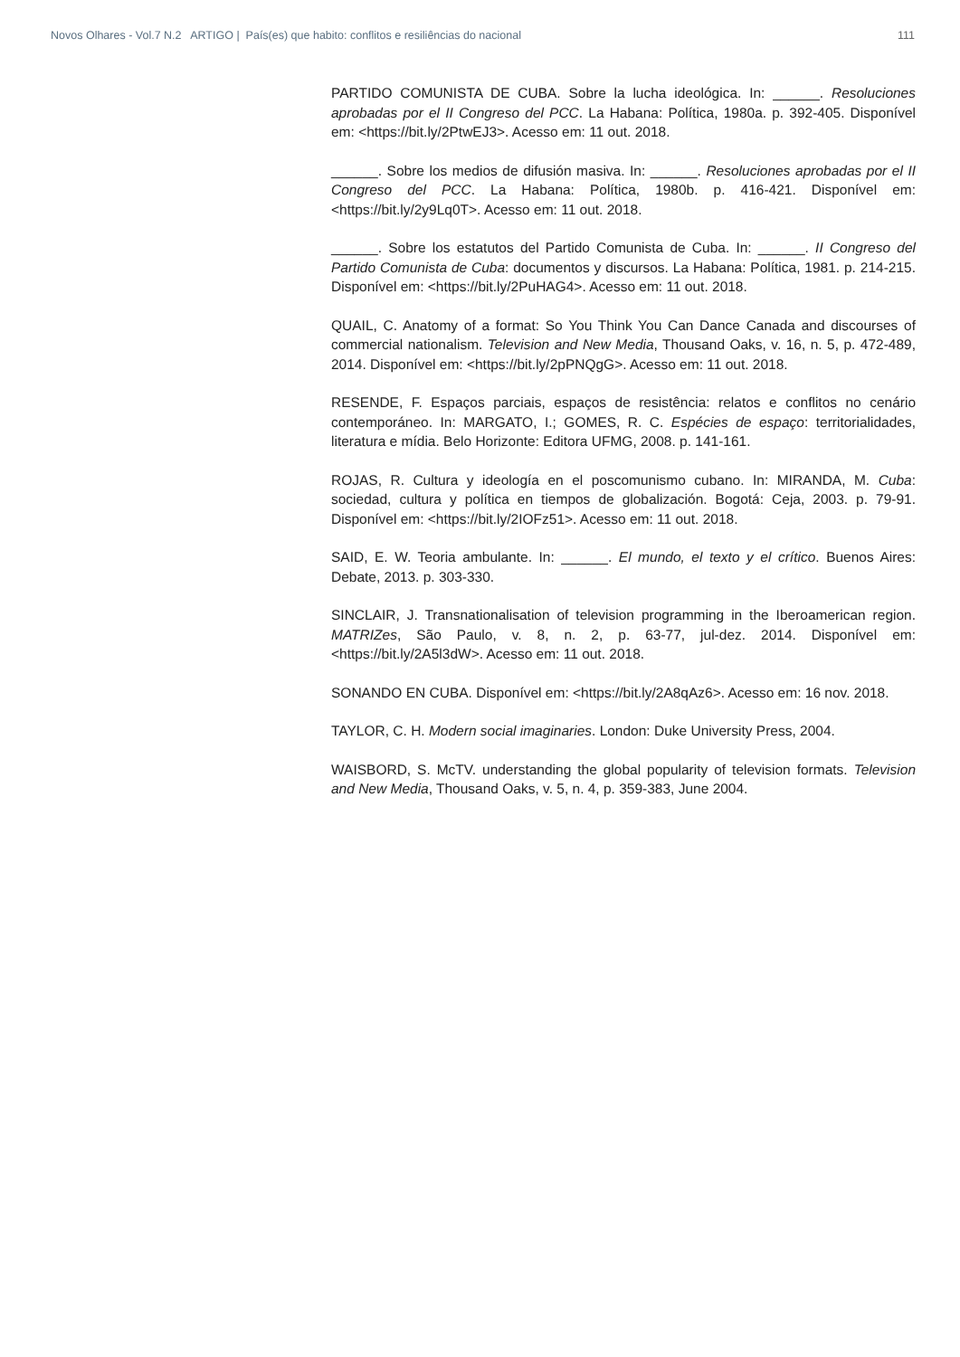Novos Olhares - Vol.7 N.2 ARTIGO | País(es) que habito: conflitos e resiliências do nacional 111
PARTIDO COMUNISTA DE CUBA. Sobre la lucha ideológica. In: ______. Resoluciones aprobadas por el II Congreso del PCC. La Habana: Política, 1980a. p. 392-405. Disponível em: <https://bit.ly/2PtwEJ3>. Acesso em: 11 out. 2018.
______. Sobre los medios de difusión masiva. In: ______. Resoluciones aprobadas por el II Congreso del PCC. La Habana: Política, 1980b. p. 416-421. Disponível em: <https://bit.ly/2y9Lq0T>. Acesso em: 11 out. 2018.
______. Sobre los estatutos del Partido Comunista de Cuba. In: ______. II Congreso del Partido Comunista de Cuba: documentos y discursos. La Habana: Política, 1981. p. 214-215. Disponível em: <https://bit.ly/2PuHAG4>. Acesso em: 11 out. 2018.
QUAIL, C. Anatomy of a format: So You Think You Can Dance Canada and discourses of commercial nationalism. Television and New Media, Thousand Oaks, v. 16, n. 5, p. 472-489, 2014. Disponível em: <https://bit.ly/2pPNQgG>. Acesso em: 11 out. 2018.
RESENDE, F. Espaços parciais, espaços de resistência: relatos e conflitos no cenário contemporáneo. In: MARGATO, I.; GOMES, R. C. Espécies de espaço: territorialidades, literatura e mídia. Belo Horizonte: Editora UFMG, 2008. p. 141-161.
ROJAS, R. Cultura y ideología en el poscomunismo cubano. In: MIRANDA, M. Cuba: sociedad, cultura y política en tiempos de globalización. Bogotá: Ceja, 2003. p. 79-91. Disponível em: <https://bit.ly/2IOFz51>. Acesso em: 11 out. 2018.
SAID, E. W. Teoria ambulante. In: ______. El mundo, el texto y el crítico. Buenos Aires: Debate, 2013. p. 303-330.
SINCLAIR, J. Transnationalisation of television programming in the Iberoamerican region. MATRIZes, São Paulo, v. 8, n. 2, p. 63-77, jul-dez. 2014. Disponível em: <https://bit.ly/2A5l3dW>. Acesso em: 11 out. 2018.
SONANDO EN CUBA. Disponível em: <https://bit.ly/2A8qAz6>. Acesso em: 16 nov. 2018.
TAYLOR, C. H. Modern social imaginaries. London: Duke University Press, 2004.
WAISBORD, S. McTV. understanding the global popularity of television formats. Television and New Media, Thousand Oaks, v. 5, n. 4, p. 359-383, June 2004.